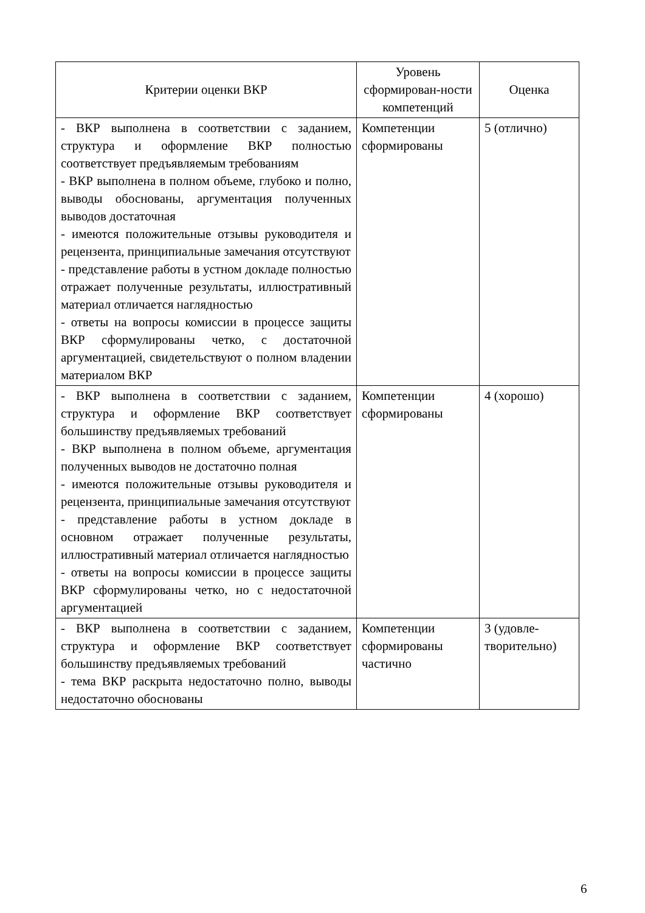| Критерии оценки ВКР | Уровень сформирован-ности компетенций | Оценка |
| --- | --- | --- |
| - ВКР выполнена в соответствии с заданием, структура и оформление ВКР полностью соответствует предъявляемым требованиям - ВКР выполнена в полном объеме, глубоко и полно, выводы обоснованы, аргументация полученных выводов достаточная - имеются положительные отзывы руководителя и рецензента, принципиальные замечания отсутствуют - представление работы в устном докладе полностью отражает полученные результаты, иллюстративный материал отличается наглядностью - ответы на вопросы комиссии в процессе защиты ВКР сформулированы четко, с достаточной аргументацией, свидетельствуют о полном владении материалом ВКР | Компетенции сформированы | 5 (отлично) |
| - ВКР выполнена в соответствии с заданием, структура и оформление ВКР соответствует большинству предъявляемых требований - ВКР выполнена в полном объеме, аргументация полученных выводов не достаточно полная - имеются положительные отзывы руководителя и рецензента, принципиальные замечания отсутствуют - представление работы в устном докладе в основном отражает полученные результаты, иллюстративный материал отличается наглядностью - ответы на вопросы комиссии в процессе защиты ВКР сформулированы четко, но с недостаточной аргументацией | Компетенции сформированы | 4 (хорошо) |
| - ВКР выполнена в соответствии с заданием, структура и оформление ВКР соответствует большинству предъявляемых требований - тема ВКР раскрыта недостаточно полно, выводы недостаточно обоснованы | Компетенции сформированы частично | 3 (удовле-творительно) |
6